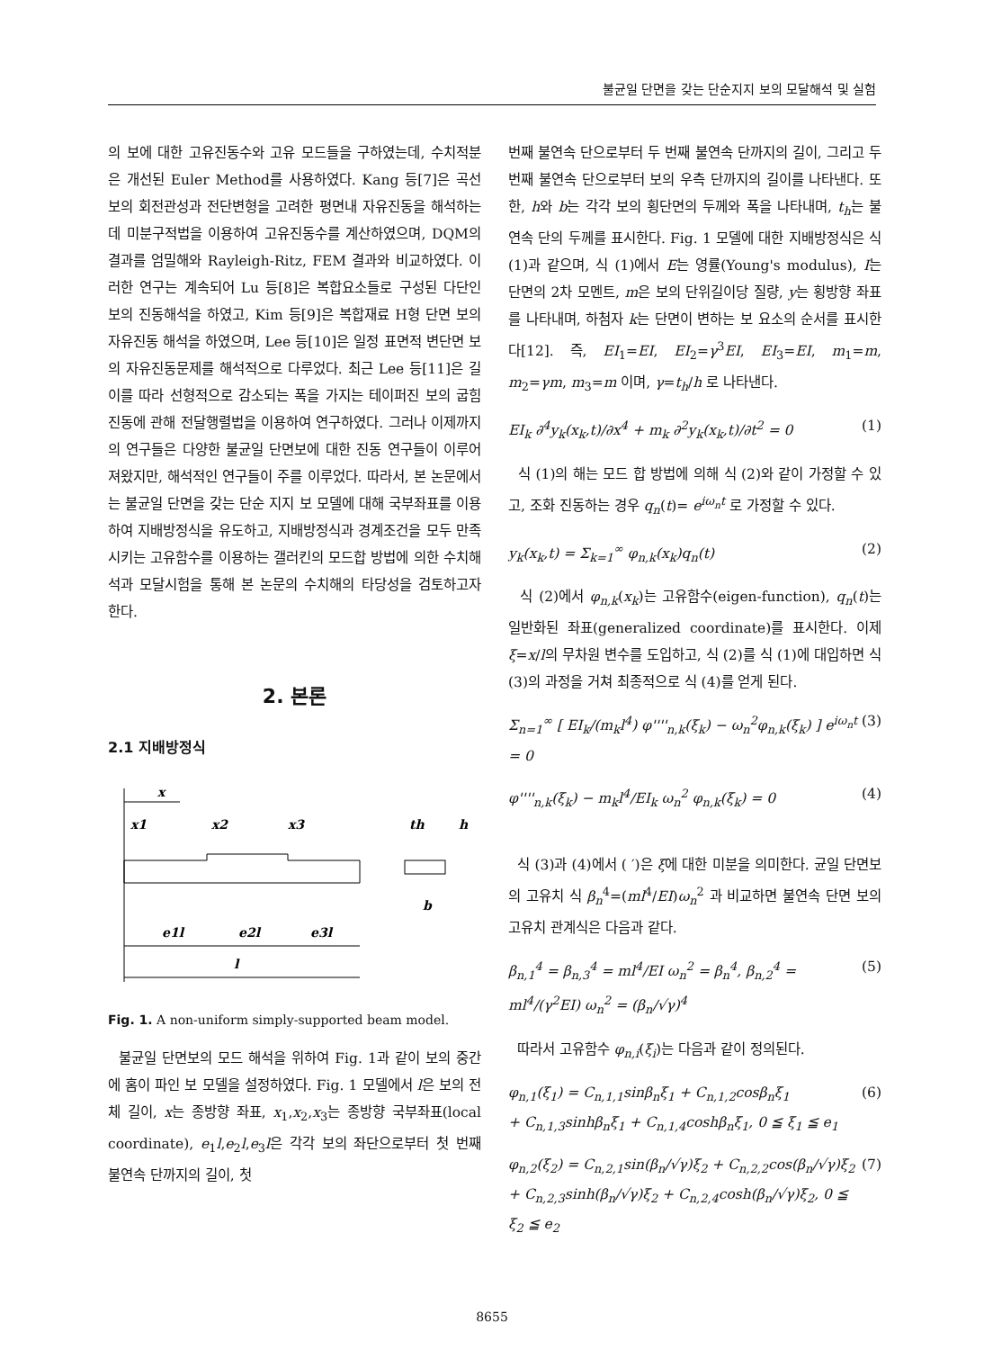불균일 단면을 갖는 단순지지 보의 모달해석 및 실험
의 보에 대한 고유진동수와 고유 모드들을 구하였는데, 수치적분은 개선된 Euler Method를 사용하였다. Kang 등[7]은 곡선보의 회전관성과 전단변형을 고려한 평면내 자유진동을 해석하는데 미분구적법을 이용하여 고유진동수를 계산하였으며, DQM의 결과를 엄밀해와 Rayleigh-Ritz, FEM 결과와 비교하였다. 이러한 연구는 계속되어 Lu 등[8]은 복합요소들로 구성된 다단인 보의 진동해석을 하였고, Kim 등[9]은 복합재료 H형 단면 보의 자유진동 해석을 하였으며, Lee 등[10]은 일정 표면적 변단면 보의 자유진동문제를 해석적으로 다루었다. 최근 Lee 등[11]은 길이를 따라 선형적으로 감소되는 폭을 가지는 테이퍼진 보의 굽힘진동에 관해 전달행렬법을 이용하여 연구하였다. 그러나 이제까지의 연구들은 다양한 불균일 단면보에 대한 진동 연구들이 이루어져왔지만, 해석적인 연구들이 주를 이루었다. 따라서, 본 논문에서는 불균일 단면을 갖는 단순 지지 보 모델에 대해 국부좌표를 이용하여 지배방정식을 유도하고, 지배방정식과 경계조건을 모두 만족시키는 고유함수를 이용하는 갤러킨의 모드합 방법에 의한 수치해석과 모달시험을 통해 본 논문의 수치해의 타당성을 검토하고자 한다.
2. 본론
2.1 지배방정식
x
x1
x2
x3
th
h
b
e1l
e2l
e3l
l
Fig. 1. A non-uniform simply-supported beam model.
불균일 단면보의 모드 해석을 위하여 Fig. 1과 같이 보의 중간에 홈이 파인 보 모델을 설정하였다. Fig. 1 모델에서 l은 보의 전체 길이, x는 종방향 좌표, x<sub>1</sub>,x<sub>2</sub>,x<sub>3</sub>는 종방향 국부좌표(local coordinate), e<sub>1</sub>l,e<sub>2</sub>l,e<sub>3</sub>l은 각각 보의 좌단으로부터 첫 번째 불연속 단까지의 길이, 첫
번째 불연속 단으로부터 두 번째 불연속 단까지의 길이, 그리고 두 번째 불연속 단으로부터 보의 우측 단까지의 길이를 나타낸다. 또한, h와 b는 각각 보의 횡단면의 두께와 폭을 나타내며, t<sub>h</sub>는 불연속 단의 두께를 표시한다. Fig. 1 모델에 대한 지배방정식은 식 (1)과 같으며, 식 (1)에서 E는 영률(Young's modulus), I는 단면의 2차 모멘트, m은 보의 단위길이당 질량, y는 횡방향 좌표를 나타내며, 하첨자 k는 단면이 변하는 보 요소의 순서를 표시한다[12]. 즉, EI<sub>1</sub>=EI, EI<sub>2</sub>=γ<sup>3</sup>EI, EI<sub>3</sub>=EI, m<sub>1</sub>=m, m<sub>2</sub>=γm, m<sub>3</sub>=m 이며, γ=t<sub>h</sub>/h 로 나타낸다.
EI<sub>k</sub> ∂<sup>4</sup>y<sub>k</sub>(x<sub>k</sub>,t)/∂x<sup>4</sup> + m<sub>k</sub> ∂<sup>2</sup>y<sub>k</sub>(x<sub>k</sub>,t)/∂t<sup>2</sup> = 0 (1)
식 (1)의 해는 모드 합 방법에 의해 식 (2)와 같이 가정할 수 있고, 조화 진동하는 경우 q<sub>n</sub>(t)= e<sup>iω<sub>n</sub>t</sup> 로 가정할 수 있다.
y<sub>k</sub>(x<sub>k</sub>,t) = Σ<sub>k=1</sub><sup>∞</sup> φ<sub>n,k</sub>(x<sub>k</sub>)q<sub>n</sub>(t) (2)
식 (2)에서 φ<sub>n,k</sub>(x<sub>k</sub>)는 고유함수(eigen-function), q<sub>n</sub>(t)는 일반화된 좌표(generalized coordinate)를 표시한다. 이제 ξ=x/l의 무차원 변수를 도입하고, 식 (2)를 식 (1)에 대입하면 식 (3)의 과정을 거쳐 최종적으로 식 (4)를 얻게 된다.
Σ<sub>n=1</sub><sup>∞</sup> [ EI<sub>k</sub>/(m<sub>k</sub>l<sup>4</sup>) φ''''<sub>n,k</sub>(ξ<sub>k</sub>) − ω<sub>n</sub><sup>2</sup>φ<sub>n,k</sub>(ξ<sub>k</sub>) ] e<sup>iω<sub>n</sub>t</sup> = 0 (3)
φ''''<sub>n,k</sub>(ξ<sub>k</sub>) − m<sub>k</sub>l<sup>4</sup>/EI<sub>k</sub> ω<sub>n</sub><sup>2</sup> φ<sub>n,k</sub>(ξ<sub>k</sub>) = 0 (4)
식 (3)과 (4)에서 ( ′)은 ξ에 대한 미분을 의미한다. 균일 단면보의 고유치 식 β<sub>n</sub><sup>4</sup>=(ml<sup>4</sup>/EI)ω<sub>n</sub><sup>2</sup> 과 비교하면 불연속 단면 보의 고유치 관계식은 다음과 같다.
β<sub>n,1</sub><sup>4</sup> = β<sub>n,3</sub><sup>4</sup> = ml<sup>4</sup>/EI ω<sub>n</sub><sup>2</sup> = β<sub>n</sub><sup>4</sup>, β<sub>n,2</sub><sup>4</sup> = ml<sup>4</sup>/(γ<sup>2</sup>EI) ω<sub>n</sub><sup>2</sup> = (β<sub>n</sub>/√γ)<sup>4</sup> (5)
따라서 고유함수 φ<sub>n,i</sub>(ξ<sub>i</sub>)는 다음과 같이 정의된다.
φ<sub>n,1</sub>(ξ<sub>1</sub>) = C<sub>n,1,1</sub>sinβ<sub>n</sub>ξ<sub>1</sub> + C<sub>n,1,2</sub>cosβ<sub>n</sub>ξ<sub>1</sub>
+ C<sub>n,1,3</sub>sinhβ<sub>n</sub>ξ<sub>1</sub> + C<sub>n,1,4</sub>coshβ<sub>n</sub>ξ<sub>1</sub>, 0 ≦ ξ<sub>1</sub> ≦ e<sub>1</sub> (6)
φ<sub>n,2</sub>(ξ<sub>2</sub>) = C<sub>n,2,1</sub>sin(β<sub>n</sub>/√γ)ξ<sub>2</sub> + C<sub>n,2,2</sub>cos(β<sub>n</sub>/√γ)ξ<sub>2</sub>
+ C<sub>n,2,3</sub>sinh(β<sub>n</sub>/√γ)ξ<sub>2</sub> + C<sub>n,2,4</sub>cosh(β<sub>n</sub>/√γ)ξ<sub>2</sub>, 0 ≦ ξ<sub>2</sub> ≦ e<sub>2</sub> (7)
8655